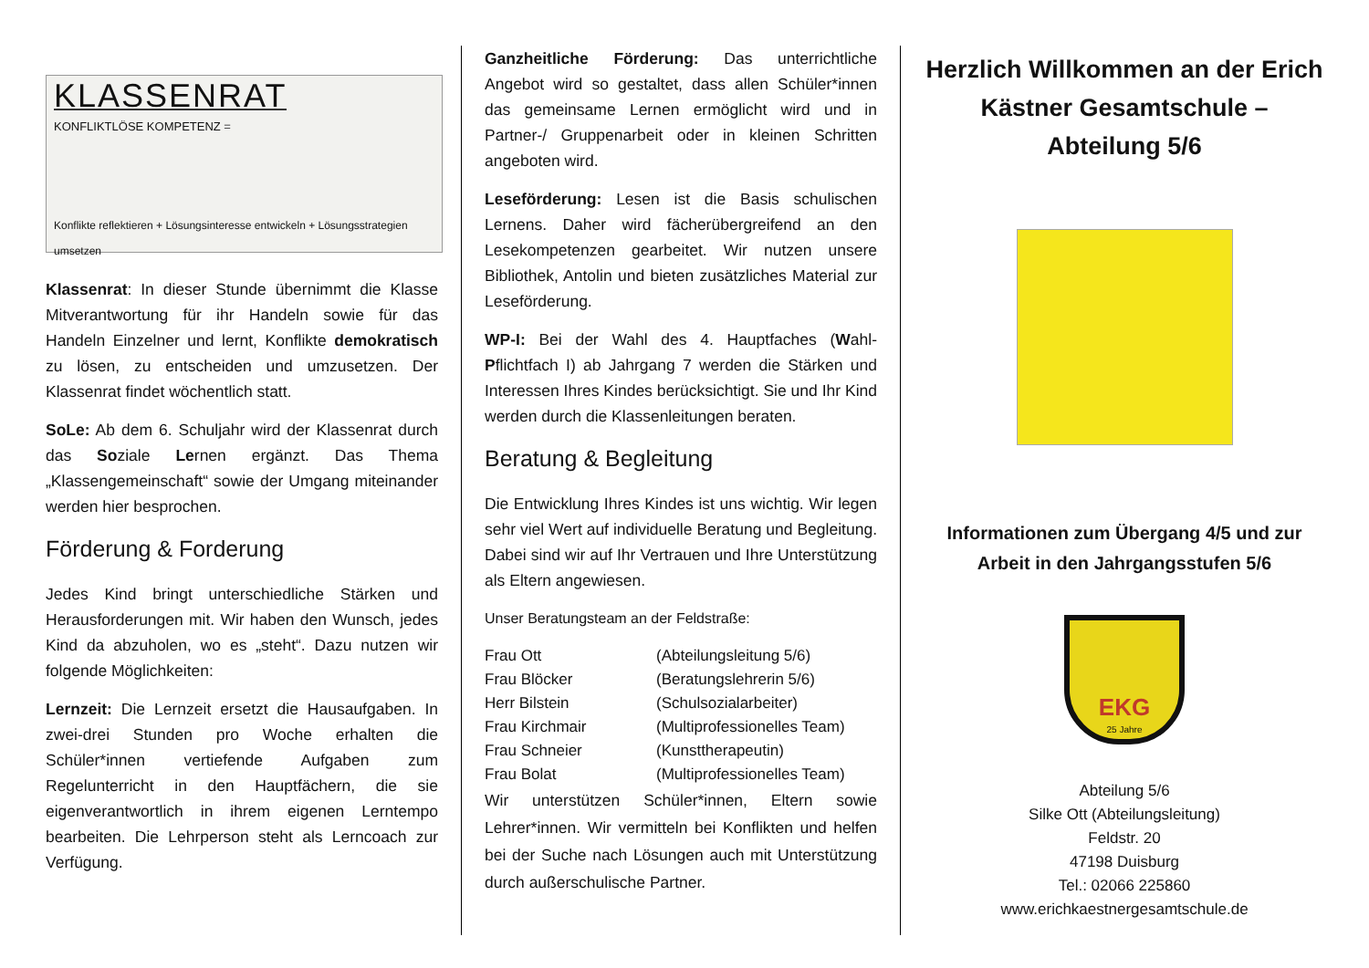KLASSENRAT
KONFLIKTLÖSE KOMPETENZ =
Konflikte reflektieren + Lösungsinteresse entwickeln + Lösungsstrategien umsetzen
Klassenrat: In dieser Stunde übernimmt die Klasse Mitverantwortung für ihr Handeln sowie für das Handeln Einzelner und lernt, Konflikte demokratisch zu lösen, zu entscheiden und umzusetzen. Der Klassenrat findet wöchentlich statt.
SoLe: Ab dem 6. Schuljahr wird der Klassenrat durch das Soziale Lernen ergänzt. Das Thema „Klassengemeinschaft“ sowie der Umgang miteinander werden hier besprochen.
Förderung & Forderung
Jedes Kind bringt unterschiedliche Stärken und Herausforderungen mit. Wir haben den Wunsch, jedes Kind da abzuholen, wo es „steht“. Dazu nutzen wir folgende Möglichkeiten:
Lernzeit: Die Lernzeit ersetzt die Hausaufgaben. In zwei-drei Stunden pro Woche erhalten die Schüler*innen vertiefende Aufgaben zum Regelunterricht in den Hauptfächern, die sie eigenverantwortlich in ihrem eigenen Lerntempo bearbeiten. Die Lehrperson steht als Lerncoach zur Verfügung.
Ganzheitliche Förderung: Das unterrichtliche Angebot wird so gestaltet, dass allen Schüler*innen das gemeinsame Lernen ermöglicht wird und in Partner-/ Gruppenarbeit oder in kleinen Schritten angeboten wird.
Leseförderung: Lesen ist die Basis schulischen Lernens. Daher wird fächerübergreifend an den Lesekompetenzen gearbeitet. Wir nutzen unsere Bibliothek, Antolin und bieten zusätzliches Material zur Leseförderung.
WP-I: Bei der Wahl des 4. Hauptfaches (Wahl-Pflichtfach I) ab Jahrgang 7 werden die Stärken und Interessen Ihres Kindes berücksichtigt. Sie und Ihr Kind werden durch die Klassenleitungen beraten.
Beratung & Begleitung
Die Entwicklung Ihres Kindes ist uns wichtig. Wir legen sehr viel Wert auf individuelle Beratung und Begleitung. Dabei sind wir auf Ihr Vertrauen und Ihre Unterstützung als Eltern angewiesen.
Unser Beratungsteam an der Feldstraße:
| Frau Ott | (Abteilungsleitung 5/6) |
| Frau Blöcker | (Beratungslehrerin 5/6) |
| Herr Bilstein | (Schulsozialarbeiter) |
| Frau Kirchmair | (Multiprofessionelles Team) |
| Frau Schneier | (Kunsttherapeutin) |
| Frau Bolat | (Multiprofessionelles Team) |
Wir unterstützen Schüler*innen, Eltern sowie Lehrer*innen. Wir vermitteln bei Konflikten und helfen bei der Suche nach Lösungen auch mit Unterstützung durch außerschulische Partner.
Herzlich Willkommen an der Erich Kästner Gesamtschule – Abteilung 5/6
Informationen zum Übergang 4/5 und zur Arbeit in den Jahrgangsstufen 5/6
EKG
25 Jahre
Abteilung 5/6
Silke Ott (Abteilungsleitung)
Feldstr. 20
47198 Duisburg
Tel.: 02066 225860
www.erichkaestnergesamtschule.de